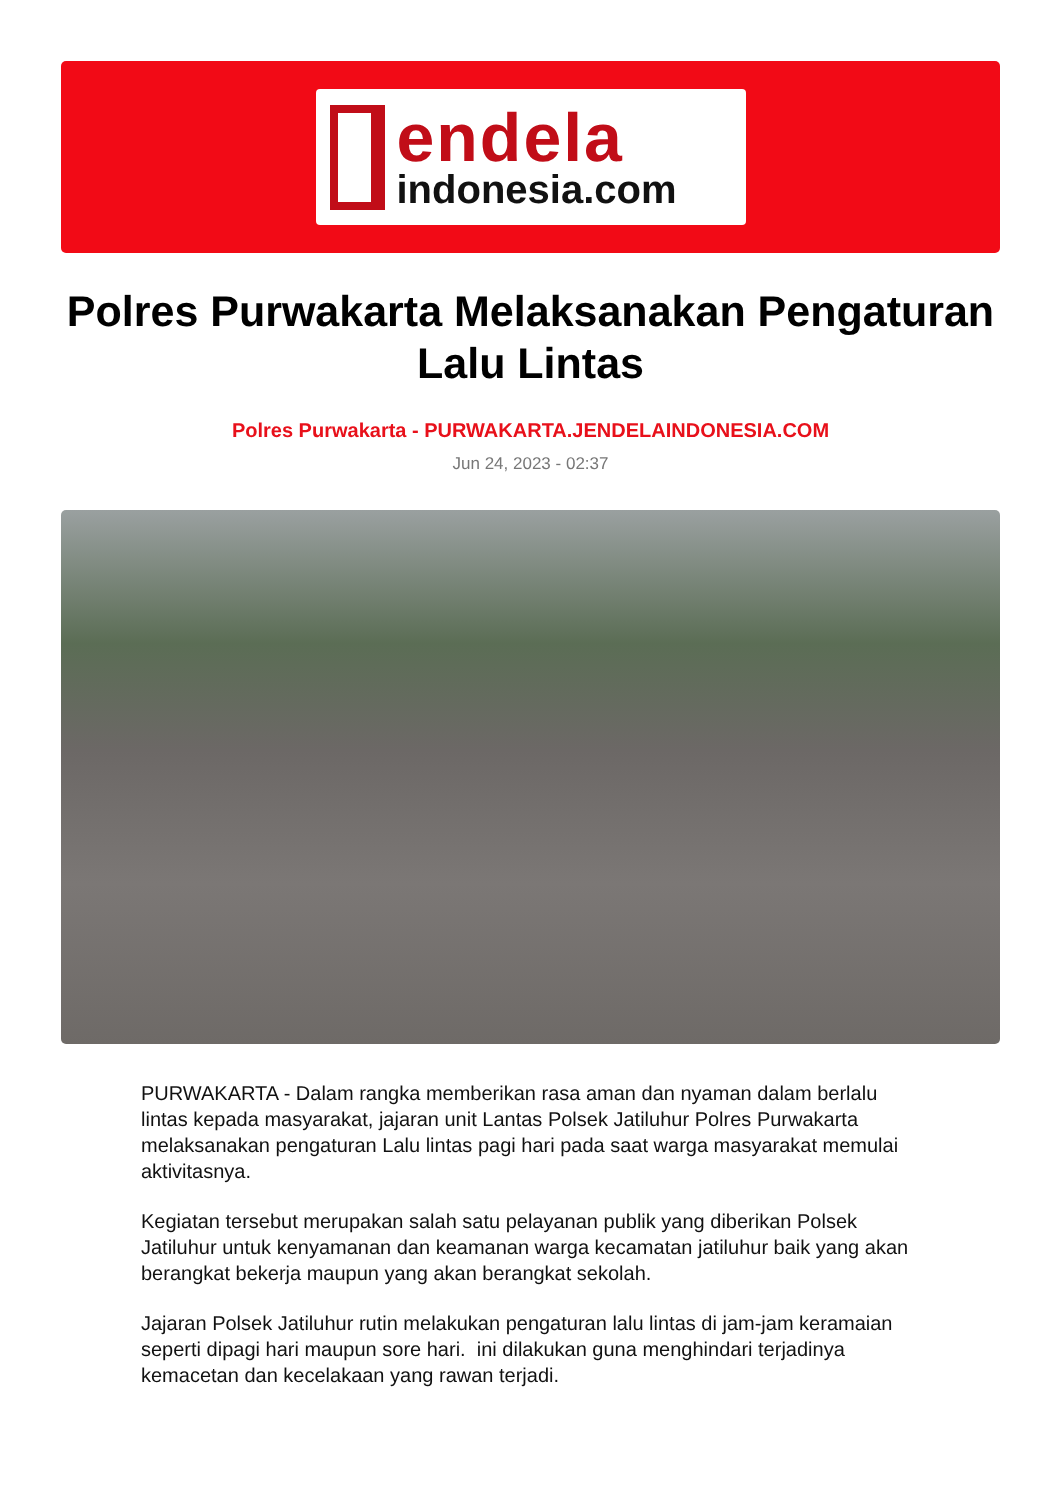endela
indonesia.com
Polres Purwakarta Melaksanakan Pengaturan Lalu Lintas
Polres Purwakarta - PURWAKARTA.JENDELAINDONESIA.COM
Jun 24, 2023 - 02:37
PURWAKARTA - Dalam rangka memberikan rasa aman dan nyaman dalam berlalu lintas kepada masyarakat, jajaran unit Lantas Polsek Jatiluhur Polres Purwakarta melaksanakan pengaturan Lalu lintas pagi hari pada saat warga masyarakat memulai aktivitasnya.
Kegiatan tersebut merupakan salah satu pelayanan publik yang diberikan Polsek Jatiluhur untuk kenyamanan dan keamanan warga kecamatan jatiluhur baik yang akan berangkat bekerja maupun yang akan berangkat sekolah.
Jajaran Polsek Jatiluhur rutin melakukan pengaturan lalu lintas di jam-jam keramaian seperti dipagi hari maupun sore hari. ini dilakukan guna menghindari terjadinya kemacetan dan kecelakaan yang rawan terjadi.